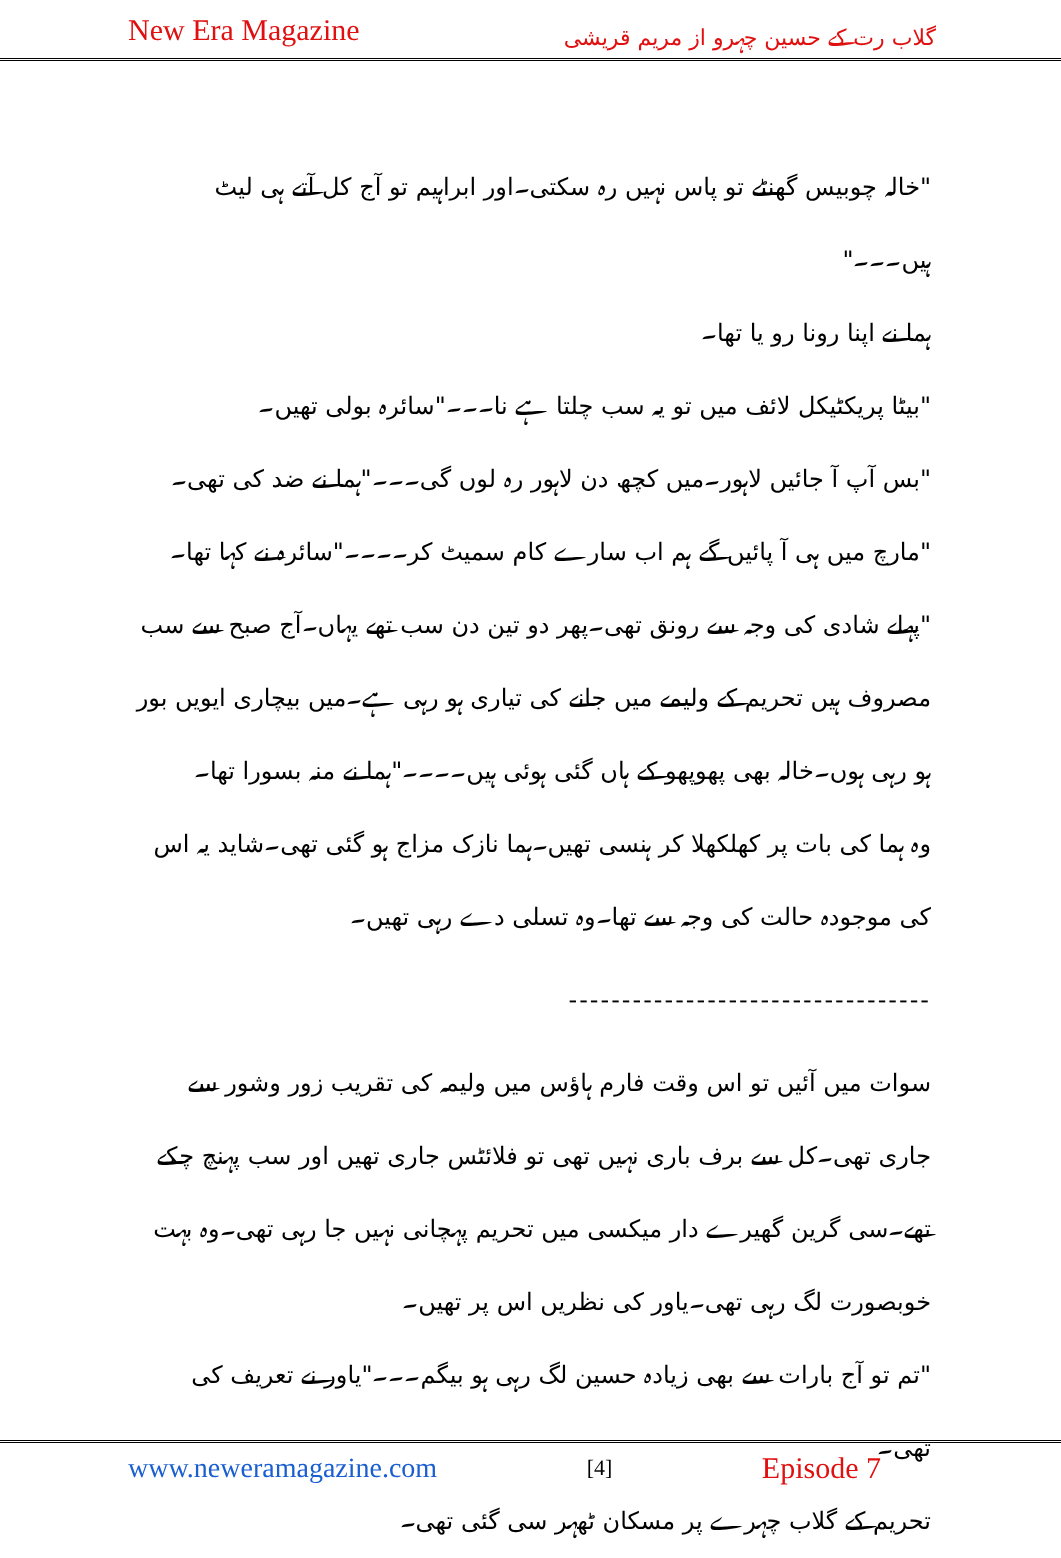New Era Magazine گلاب رت کے حسین چہرو از مریم قریشی
"خالہ چوبیس گھنٹے تو پاس نہیں رہ سکتی۔اور ابراہیم تو آج کل آتے ہی لیٹ ہیں۔۔۔"
ہما نے اپنا رونا رو یا تھا۔
"بیٹا پریکٹیکل لائف میں تو یہ سب چلتا ہے نا۔۔۔"سائرہ بولی تھیں۔
"بس آپ آ جائیں لاہور۔میں کچھ دن لاہور رہ لوں گی۔۔۔"ہما نے ضد کی تھی۔
"مارچ میں ہی آ پائیں گے ہم اب سارے کام سمیٹ کر۔۔۔۔"سائرہ نے کہا تھا۔
"پہلے شادی کی وجہ سے رونق تھی۔پھر دو تین دن سب تھے یہاں۔آج صبح سے سب مصروف ہیں تحریم کے ولیمے میں جانے کی تیاری ہو رہی ہے۔میں بیچاری ایویں بور ہو رہی ہوں۔خالہ بھی پھوپھو کے ہاں گئی ہوئی ہیں۔۔۔۔"ہما نے منہ بسورا تھا۔
وہ ہما کی بات پر کھلکھلا کر ہنسی تھیں۔ہما نازک مزاج ہو گئی تھی۔شاید یہ اس کی موجودہ حالت کی وجہ سے تھا۔وہ تسلی دے رہی تھیں۔
----------------------------------
سوات میں آئیں تو اس وقت فارم ہاؤس میں ولیمہ کی تقریب زور وشور سے جاری تھی۔کل سے برف باری نہیں تھی تو فلائٹس جاری تھیں اور سب پہنچ چکے تھے۔سی گرین گھیرے دار میکسی میں تحریم پہچانی نہیں جا رہی تھی۔وہ بہت خوبصورت لگ رہی تھی۔یاور کی نظریں اس پر تھیں۔
"تم تو آج بارات سے بھی زیادہ حسین لگ رہی ہو بیگم۔۔۔"یاور نے تعریف کی تھی۔
تحریم کے گلاب چہرے پر مسکان ٹھہر سی گئی تھی۔
www.neweramagazine.com [4] Episode 7